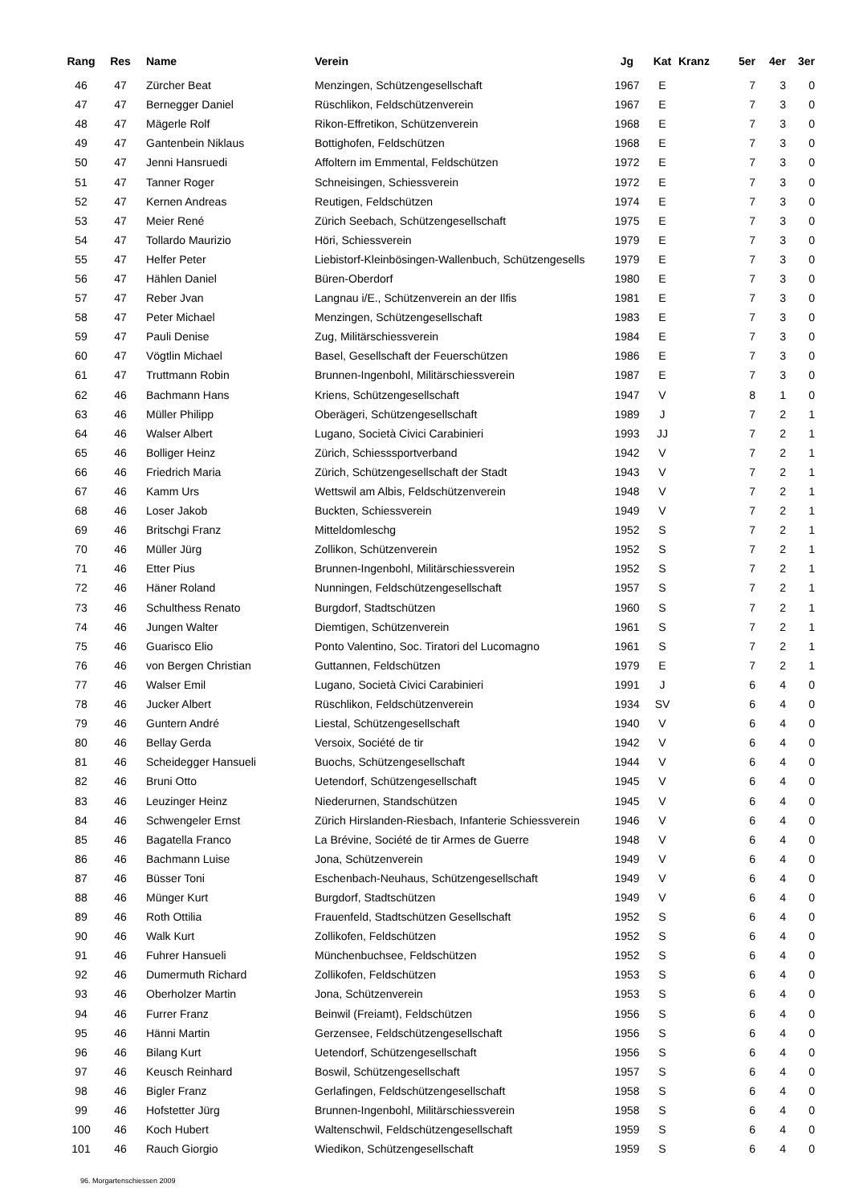| Rang | Res | Name | Verein | Jg | Kat | Kranz | 5er | 4er | 3er |
| --- | --- | --- | --- | --- | --- | --- | --- | --- | --- |
| 46 | 47 | Zürcher Beat | Menzingen, Schützengesellschaft | 1967 | E | | 7 | 3 | 0 |
| 47 | 47 | Bernegger Daniel | Rüschlikon, Feldschützenverein | 1967 | E | | 7 | 3 | 0 |
| 48 | 47 | Mägerle Rolf | Rikon-Effretikon, Schützenverein | 1968 | E | | 7 | 3 | 0 |
| 49 | 47 | Gantenbein Niklaus | Bottighofen, Feldschützen | 1968 | E | | 7 | 3 | 0 |
| 50 | 47 | Jenni Hansruedi | Affoltern im Emmental, Feldschützen | 1972 | E | | 7 | 3 | 0 |
| 51 | 47 | Tanner Roger | Schneisingen, Schiessverein | 1972 | E | | 7 | 3 | 0 |
| 52 | 47 | Kernen Andreas | Reutigen, Feldschützen | 1974 | E | | 7 | 3 | 0 |
| 53 | 47 | Meier René | Zürich Seebach, Schützengesellschaft | 1975 | E | | 7 | 3 | 0 |
| 54 | 47 | Tollardo Maurizio | Höri, Schiessverein | 1979 | E | | 7 | 3 | 0 |
| 55 | 47 | Helfer Peter | Liebistorf-Kleinbösingen-Wallenbuch, Schützengesells | 1979 | E | | 7 | 3 | 0 |
| 56 | 47 | Hählen Daniel | Büren-Oberdorf | 1980 | E | | 7 | 3 | 0 |
| 57 | 47 | Reber Jvan | Langnau i/E., Schützenverein an der Ilfis | 1981 | E | | 7 | 3 | 0 |
| 58 | 47 | Peter Michael | Menzingen, Schützengesellschaft | 1983 | E | | 7 | 3 | 0 |
| 59 | 47 | Pauli Denise | Zug, Militärschiessverein | 1984 | E | | 7 | 3 | 0 |
| 60 | 47 | Vögtlin Michael | Basel, Gesellschaft der Feuerschützen | 1986 | E | | 7 | 3 | 0 |
| 61 | 47 | Truttmann Robin | Brunnen-Ingenbohl, Militärschiessverein | 1987 | E | | 7 | 3 | 0 |
| 62 | 46 | Bachmann Hans | Kriens, Schützengesellschaft | 1947 | V | | 8 | 1 | 0 |
| 63 | 46 | Müller Philipp | Oberägeri, Schützengesellschaft | 1989 | J | | 7 | 2 | 1 |
| 64 | 46 | Walser Albert | Lugano, Società Civici Carabinieri | 1993 | JJ | | 7 | 2 | 1 |
| 65 | 46 | Bolliger Heinz | Zürich, Schiesssportverband | 1942 | V | | 7 | 2 | 1 |
| 66 | 46 | Friedrich Maria | Zürich, Schützengesellschaft der Stadt | 1943 | V | | 7 | 2 | 1 |
| 67 | 46 | Kamm Urs | Wettswil am Albis, Feldschützenverein | 1948 | V | | 7 | 2 | 1 |
| 68 | 46 | Loser Jakob | Buckten, Schiessverein | 1949 | V | | 7 | 2 | 1 |
| 69 | 46 | Britschgi Franz | Mitteldomleschg | 1952 | S | | 7 | 2 | 1 |
| 70 | 46 | Müller Jürg | Zollikon, Schützenverein | 1952 | S | | 7 | 2 | 1 |
| 71 | 46 | Etter Pius | Brunnen-Ingenbohl, Militärschiessverein | 1952 | S | | 7 | 2 | 1 |
| 72 | 46 | Häner Roland | Nunningen, Feldschützengesellschaft | 1957 | S | | 7 | 2 | 1 |
| 73 | 46 | Schulthess Renato | Burgdorf, Stadtschützen | 1960 | S | | 7 | 2 | 1 |
| 74 | 46 | Jungen Walter | Diemtigen, Schützenverein | 1961 | S | | 7 | 2 | 1 |
| 75 | 46 | Guarisco Elio | Ponto Valentino, Soc. Tiratori del Lucomagno | 1961 | S | | 7 | 2 | 1 |
| 76 | 46 | von Bergen Christian | Guttannen, Feldschützen | 1979 | E | | 7 | 2 | 1 |
| 77 | 46 | Walser Emil | Lugano, Società Civici Carabinieri | 1991 | J | | 6 | 4 | 0 |
| 78 | 46 | Jucker Albert | Rüschlikon, Feldschützenverein | 1934 | SV | | 6 | 4 | 0 |
| 79 | 46 | Guntern André | Liestal, Schützengesellschaft | 1940 | V | | 6 | 4 | 0 |
| 80 | 46 | Bellay Gerda | Versoix, Société de tir | 1942 | V | | 6 | 4 | 0 |
| 81 | 46 | Scheidegger Hansueli | Buochs, Schützengesellschaft | 1944 | V | | 6 | 4 | 0 |
| 82 | 46 | Bruni Otto | Uetendorf, Schützengesellschaft | 1945 | V | | 6 | 4 | 0 |
| 83 | 46 | Leuzinger Heinz | Niederurnen, Standschützen | 1945 | V | | 6 | 4 | 0 |
| 84 | 46 | Schwengeler Ernst | Zürich Hirslanden-Riesbach, Infanterie Schiessverein | 1946 | V | | 6 | 4 | 0 |
| 85 | 46 | Bagatella Franco | La Brévine, Société de tir Armes de Guerre | 1948 | V | | 6 | 4 | 0 |
| 86 | 46 | Bachmann Luise | Jona, Schützenverein | 1949 | V | | 6 | 4 | 0 |
| 87 | 46 | Büsser Toni | Eschenbach-Neuhaus, Schützengesellschaft | 1949 | V | | 6 | 4 | 0 |
| 88 | 46 | Münger Kurt | Burgdorf, Stadtschützen | 1949 | V | | 6 | 4 | 0 |
| 89 | 46 | Roth Ottilia | Frauenfeld, Stadtschützen Gesellschaft | 1952 | S | | 6 | 4 | 0 |
| 90 | 46 | Walk Kurt | Zollikofen, Feldschützen | 1952 | S | | 6 | 4 | 0 |
| 91 | 46 | Fuhrer Hansueli | Münchenbuchsee, Feldschützen | 1952 | S | | 6 | 4 | 0 |
| 92 | 46 | Dumermuth Richard | Zollikofen, Feldschützen | 1953 | S | | 6 | 4 | 0 |
| 93 | 46 | Oberholzer Martin | Jona, Schützenverein | 1953 | S | | 6 | 4 | 0 |
| 94 | 46 | Furrer Franz | Beinwil (Freiamt), Feldschützen | 1956 | S | | 6 | 4 | 0 |
| 95 | 46 | Hänni Martin | Gerzensee, Feldschützengesellschaft | 1956 | S | | 6 | 4 | 0 |
| 96 | 46 | Bilang Kurt | Uetendorf, Schützengesellschaft | 1956 | S | | 6 | 4 | 0 |
| 97 | 46 | Keusch Reinhard | Boswil, Schützengesellschaft | 1957 | S | | 6 | 4 | 0 |
| 98 | 46 | Bigler Franz | Gerlafingen, Feldschützengesellschaft | 1958 | S | | 6 | 4 | 0 |
| 99 | 46 | Hofstetter Jürg | Brunnen-Ingenbohl, Militärschiessverein | 1958 | S | | 6 | 4 | 0 |
| 100 | 46 | Koch Hubert | Waltenschwil, Feldschützengesellschaft | 1959 | S | | 6 | 4 | 0 |
| 101 | 46 | Rauch Giorgio | Wiedikon, Schützengesellschaft | 1959 | S | | 6 | 4 | 0 |
96. Morgartenschiessen 2009